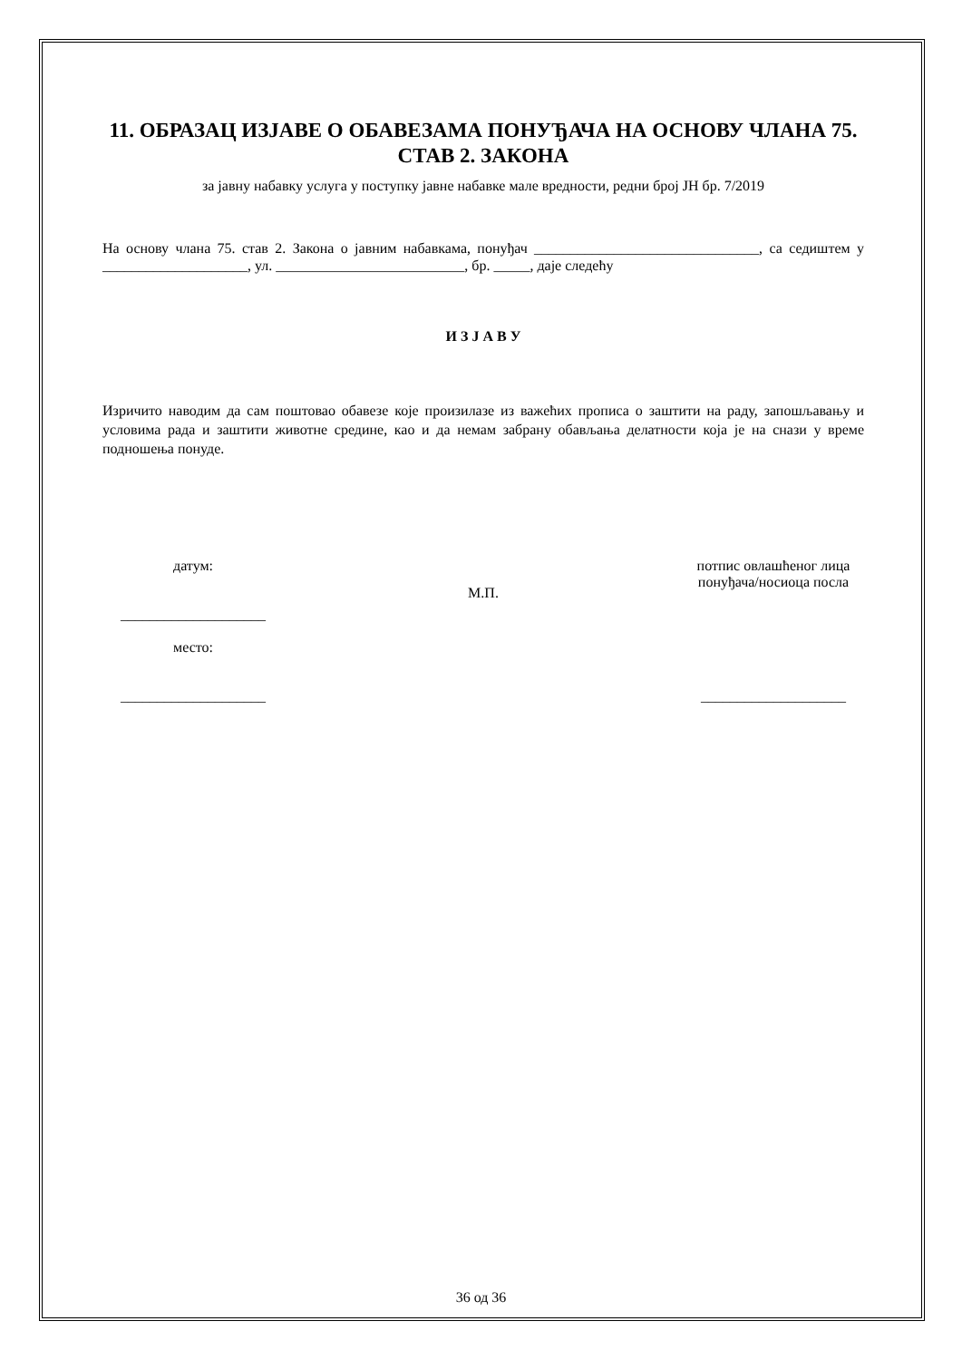11. ОБРАЗАЦ ИЗЈАВЕ О ОБАВЕЗАМА ПОНУЂАЧА НА ОСНОВУ ЧЛАНА 75. СТАВ 2. ЗАКОНА
за јавну набавку услуга у поступку јавне набавке мале вредности, редни број ЈН бр. 7/2019
На основу члана 75. став 2. Закона о јавним набавкама, понуђач _______________________________, са седиштем у ____________________, ул. __________________________, бр. _____, даје следећу
И З Ј А В У
Изричито наводим да сам поштовао обавезе које произилазе из важећих прописа о заштити на раду, запошљавању и условима рада и заштити животне средине, као и да немам забрану обављања делатности која је на снази у време подношења понуде.
датум:
____________________
место:
____________________
М.П.
потпис овлашћеног лица понуђача/носиоца посла
____________________
36 од 36